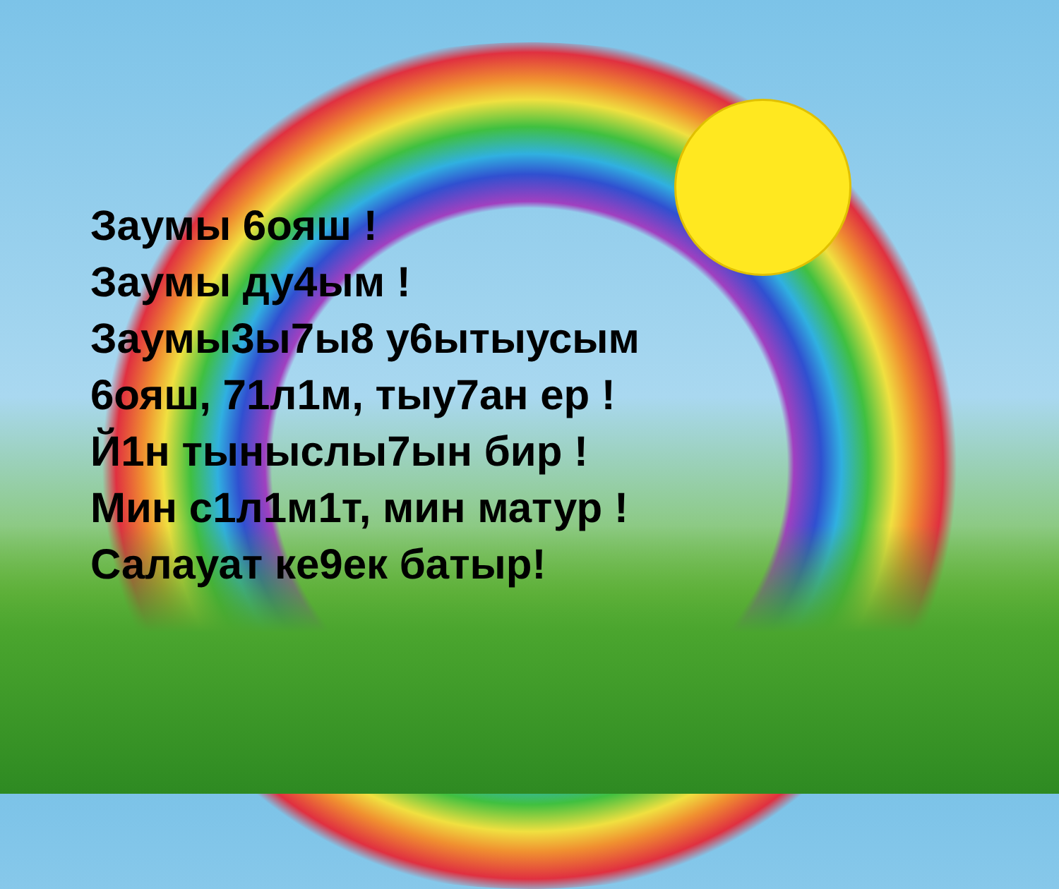Заумы 6ояш !
Заумы ду4ым !
Заумы3ы7ы8 у6ытыусым
6ояш, 71л1м, тыу7ан ер !
Й1н тыныслы7ын бир !
Мин с1л1м1т, мин матур !
Салауат ке9ек батыр!